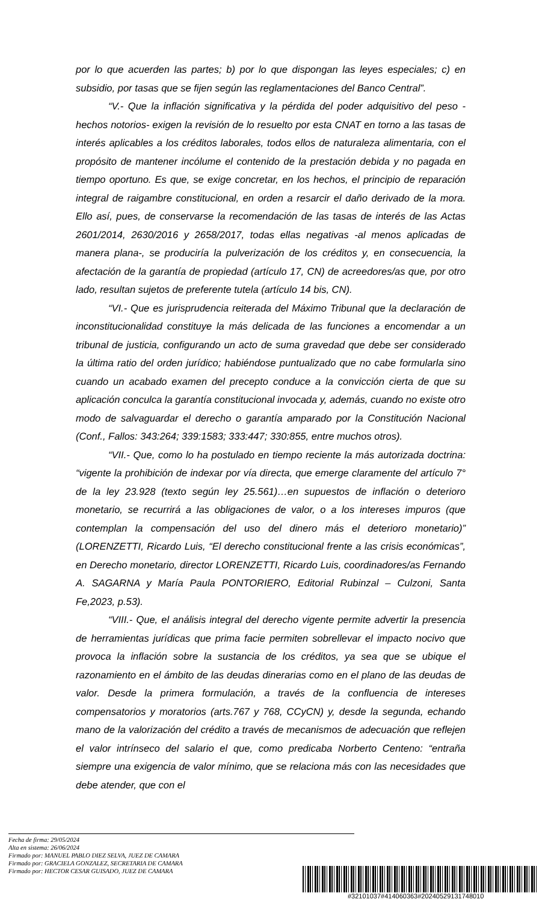por lo que acuerden las partes; b) por lo que dispongan las leyes especiales; c) en subsidio, por tasas que se fijen según las reglamentaciones del Banco Central”.
“V.- Que la inflación significativa y la pérdida del poder adquisitivo del peso -hechos notorios- exigen la revisión de lo resuelto por esta CNAT en torno a las tasas de interés aplicables a los créditos laborales, todos ellos de naturaleza alimentaria, con el propósito de mantener incólume el contenido de la prestación debida y no pagada en tiempo oportuno. Es que, se exige concretar, en los hechos, el principio de reparación integral de raigambre constitucional, en orden a resarcir el daño derivado de la mora. Ello así, pues, de conservarse la recomendación de las tasas de interés de las Actas 2601/2014, 2630/2016 y 2658/2017, todas ellas negativas -al menos aplicadas de manera plana-, se produciría la pulverización de los créditos y, en consecuencia, la afectación de la garantía de propiedad (artículo 17, CN) de acreedores/as que, por otro lado, resultan sujetos de preferente tutela (artículo 14 bis, CN).
“VI.- Que es jurisprudencia reiterada del Máximo Tribunal que la declaración de inconstitucionalidad constituye la más delicada de las funciones a encomendar a un tribunal de justicia, configurando un acto de suma gravedad que debe ser considerado la última ratio del orden jurídico; habiéndose puntualizado que no cabe formularla sino cuando un acabado examen del precepto conduce a la convicción cierta de que su aplicación conculca la garantía constitucional invocada y, además, cuando no existe otro modo de salvaguardar el derecho o garantía amparado por la Constitución Nacional (Conf., Fallos: 343:264; 339:1583; 333:447; 330:855, entre muchos otros).
“VII.- Que, como lo ha postulado en tiempo reciente la más autorizada doctrina: “vigente la prohibición de indexar por vía directa, que emerge claramente del artículo 7° de la ley 23.928 (texto según ley 25.561)…en supuestos de inflación o deterioro monetario, se recurrirá a las obligaciones de valor, o a los intereses impuros (que contemplan la compensación del uso del dinero más el deterioro monetario)” (LORENZETTI, Ricardo Luis, “El derecho constitucional frente a las crisis económicas”, en Derecho monetario, director LORENZETTI, Ricardo Luis, coordinadores/as Fernando A. SAGARNA y María Paula PONTORIERO, Editorial Rubinzal – Culzoni, Santa Fe,2023, p.53).
“VIII.- Que, el análisis integral del derecho vigente permite advertir la presencia de herramientas jurídicas que prima facie permiten sobrellevar el impacto nocivo que provoca la inflación sobre la sustancia de los créditos, ya sea que se ubique el razonamiento en el ámbito de las deudas dinerarias como en el plano de las deudas de valor. Desde la primera formulación, a través de la confluencia de intereses compensatorios y moratorios (arts.767 y 768, CCyCN) y, desde la segunda, echando mano de la valorización del crédito a través de mecanismos de adecuación que reflejen el valor intrínseco del salario el que, como predicaba Norberto Centeno: “entraña siempre una exigencia de valor mínimo, que se relaciona más con las necesidades que debe atender, que con el
Fecha de firma: 29/05/2024
Alta en sistema: 26/06/2024
Firmado por: MANUEL PABLO DIEZ SELVA, JUEZ DE CAMARA
Firmado por: GRACIELA GONZALEZ, SECRETARIA DE CAMARA
Firmado por: HECTOR CESAR GUISADO, JUEZ DE CAMARA
#32101037#414060363#20240529131748010